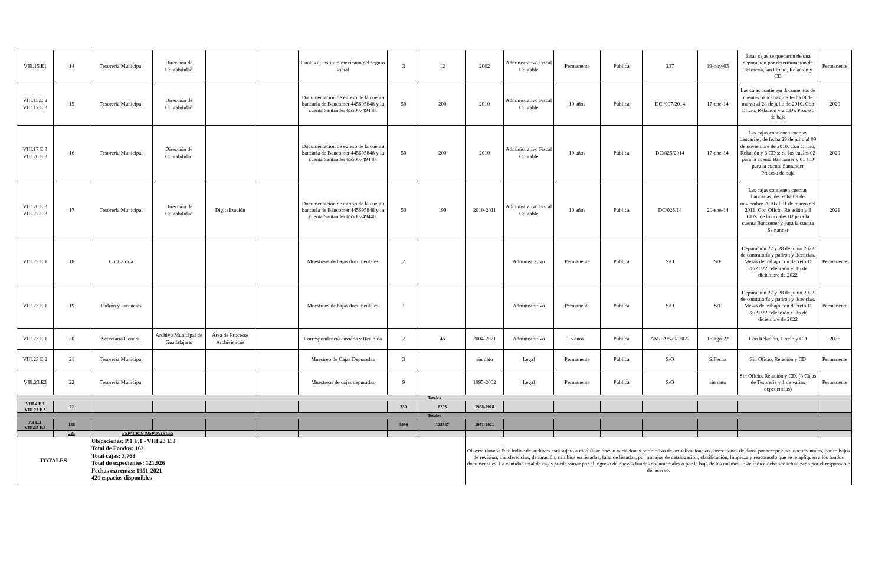| VIII.15.E1 | 14 | Tesorería Municipal | Dirección de Contabilidad | | | Cuotas al instituto mexicano del seguro social | 3 | 12 | 2002 | Administrativo Fiscal Contable | Permanente | Pública | 237 | 19-nov-03 | Estas cajas se quedaron de una depuración por determinación de Tesorería, sin Oficio, Relación y CD | Permanente |
| VIII.15.E.2 VIII.17 E.3 | 15 | Tesorería Municipal | Dirección de Contabilidad | | | Documentación de egreso de la cuenta bancaria de Bancomer 445695848 y la cuenta Santander 65500749440. | 50 | 200 | 2010 | Administrativo Fiscal Contable | 10 años | Pública | DC /007/2014 | 17-ene-14 | Las cajas contienen documentos de cuentas bancarias, de fecha18 de marzo al 28 de julio de 2010. Con Oficio, Relación y 2 CD's Proceso de baja | 2020 |
| VIII.17 E.3 VIII.20 E.3 | 16 | Tesorería Municipal | Dirección de Contabilidad | | | Documentación de egreso de la cuenta bancaria de Bancomer 445695848 y la cuenta Santander 65500749440. | 50 | 200 | 2010 | Administrativo Fiscal Contable | 10 años | Pública | DC/025/2014 | 17-ene-14 | Las cajas contienen cuentas bancarias, de fecha 29 de julio al 09 de noviembre de 2010. Con Oficio, Relación y 3 CD's: de los cuales 02 para la cuenta Bancomer y 01 CD para la cuenta Santander Proceso de baja | 2020 |
| VIII.20 E.3 VIII.22 E.3 | 17 | Tesorería Municipal | Dirección de Contabilidad | Digitalización | | Documentación de egreso de la cuenta bancaria de Bancomer 445695848 y la cuenta Santander 65500749440. | 50 | 199 | 2010-2011 | Administrativo Fiscal Contable | 10 años | Pública | DC/026/14 | 20-ene-14 | Las cajas contienen cuentas bancarias, de fecha 09 de noviembre 2010 al 01 de marzo del 2011. Con Oficio, Relación y 3 CD's: de los cuales 02 para la cuenta Bancomer y para la cuenta Santander | 2021 |
| VIII.23 E.1 | 18 | Contraloría | | | | Muestreos de bajas documentales | 2 | | | Administrativo | Permanente | Pública | S/O | S/F | Depuración 27 y 28 de junio 2022 de contraloría y padrón y licencias. Mesas de trabajo con decreto D 28/21/22 celebrado el 16 de diciembre de 2022 | Permanente |
| VIII.23 E.1 | 19 | Padrón y Licencias | | | | Muestreos de bajas documentales | 1 | | | Administrativo | Permanente | Pública | S/O | S/F | Depuración 27 y 28 de junio 2022 de contraloría y padrón y licencias. Mesas de trabajo con decreto D 28/21/22 celebrado el 16 de diciembre de 2022 | Permanente |
| VIII.23 E.1 | 20 | Secretaría General | Archivo Municipal de Guadalajara. | Área de Procesos Archivisticos | | Correspondencia enviada y Recibida | 2 | 46 | 2004-2021 | Administrativo | 5 años | Pública | AM/PA/579/ 2022 | 16-ago-22 | Con Relación, Oficio y CD | 2026 |
| VIII.23 E.2 | 21 | Tesorería Municipal | | | | Muestreo de Cajas Depuradas | 3 | | sin dato | Legal | Permanente | Pública | S/O | S/Fecha | Sin Oficio, Relación y CD | Permanente |
| VIII.23.E3 | 22 | Tesorería Municipal | | | | Muestreos de cajas depuradas | 9 | | 1995-2002 | Legal | Permanente | Pública | S/O | sin dato | Sin Oficio, Relación y CD. (8 Cajas de Tesorería y 1 de varias depedencias) | Permanente |
| Totales | | | | | | | | | | | | | | | | |
| VIII.4 E.1 VIII.23 E.3 | 22 | | | | | | 330 | 8203 | 1988-2018 | | | | | | | |
| Totales | | | | | | | | | | | | | | | | |
| P.1 E.1 VIII.23 E.3 | 138 | | | | | | 3990 | 128367 | 1951-2021 | | | | | | | |
| | 225 | ESPACIOS DISPONIBLES | | | | | | | | | | | | | | |
| TOTALES | | Ubicaciones: P.1 E.1 - VIII.23 E.3 Total de Fondos: 162 Total cajas: 3,768 Total de expedientes: 121,926 Fechas extremas: 1951-2021 421 espacios disponibles | | | | | | | Observaciones: Éste índice de archivos está sujeto a modificaciones o variaciones por motivo de actualizaciones o correcciones de datos por recepciones documentales, por trabajos de revisión, transferencias, depuración, cambios en listados, falta de listados, por trabajos de catalogación, clasificación, limpieza y reacomodo que se le apliquen a los fondos documentales. La cantidad total de cajas puede variar por el ingreso de nuevos fondos documentales o por la baja de los mismos. Este índice debe ser actualizado por el responsable del acervo. | | | | | | | |